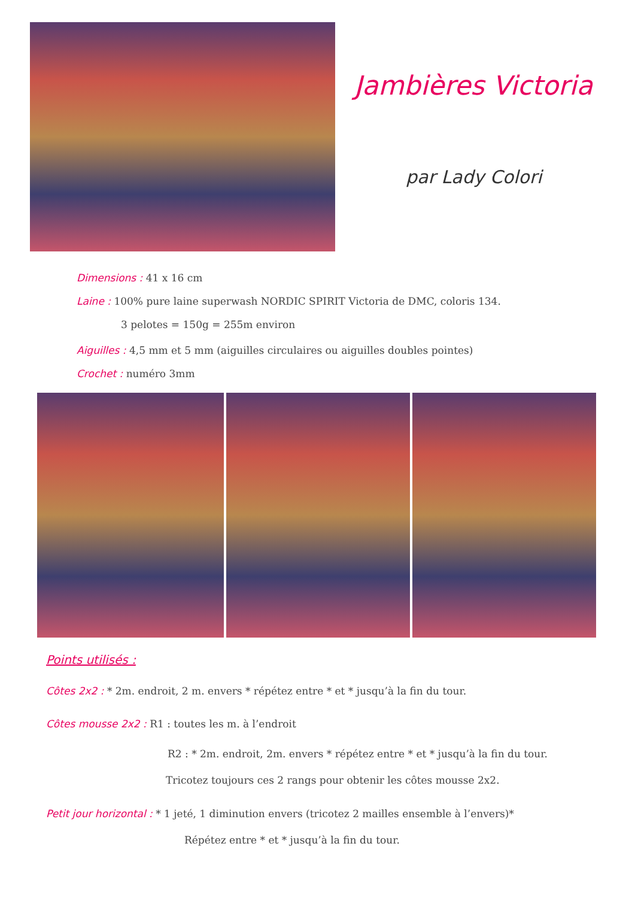Jambières Victoria
par Lady Colori
Dimensions : 41 x 16 cm
Laine : 100% pure laine superwash NORDIC SPIRIT Victoria de DMC, coloris 134.
3 pelotes = 150g = 255m environ
Aiguilles : 4,5 mm et 5 mm (aiguilles circulaires ou aiguilles doubles pointes)
Crochet : numéro 3mm
Points utilisés :
Côtes 2x2 : * 2m. endroit, 2 m. envers * répétez entre * et * jusqu’à la fin du tour.
Côtes mousse 2x2 : R1 : toutes les m. à l’endroit
R2 : * 2m. endroit, 2m. envers * répétez entre * et * jusqu’à la fin du tour.
Tricotez toujours ces 2 rangs pour obtenir les côtes mousse 2x2.
Petit jour horizontal : * 1 jeté, 1 diminution envers (tricotez 2 mailles ensemble à l’envers)*
Répétez entre * et * jusqu’à la fin du tour.